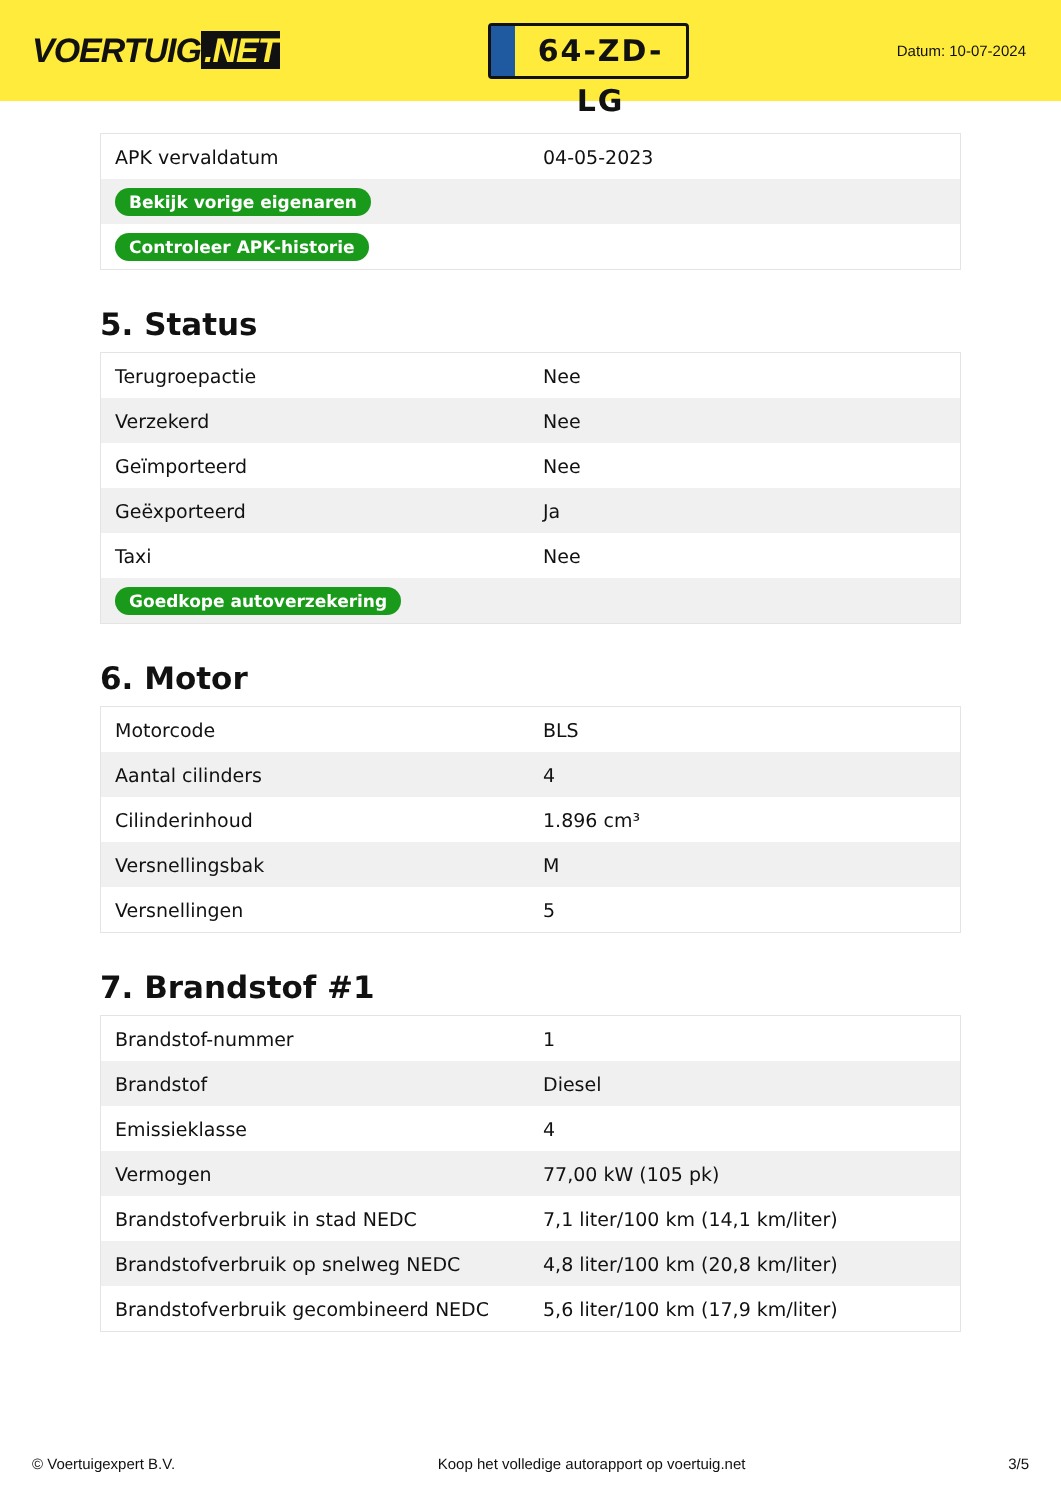VOERTUIG.NET
64-ZD-LG
Datum: 10-07-2024
| APK vervaldatum | 04-05-2023 |
| Bekijk vorige eigenaren | |
| Controleer APK-historie | |
5. Status
| Terugroepactie | Nee |
| Verzekerd | Nee |
| Geïmporteerd | Nee |
| Geëxporteerd | Ja |
| Taxi | Nee |
| Goedkope autoverzekering | |
6. Motor
| Motorcode | BLS |
| Aantal cilinders | 4 |
| Cilinderinhoud | 1.896 cm³ |
| Versnellingsbak | M |
| Versnellingen | 5 |
7. Brandstof #1
| Brandstof-nummer | 1 |
| Brandstof | Diesel |
| Emissieklasse | 4 |
| Vermogen | 77,00 kW (105 pk) |
| Brandstofverbruik in stad NEDC | 7,1 liter/100 km (14,1 km/liter) |
| Brandstofverbruik op snelweg NEDC | 4,8 liter/100 km (20,8 km/liter) |
| Brandstofverbruik gecombineerd NEDC | 5,6 liter/100 km (17,9 km/liter) |
© Voertuigexpert B.V. Koop het volledige autorapport op voertuig.net 3/5